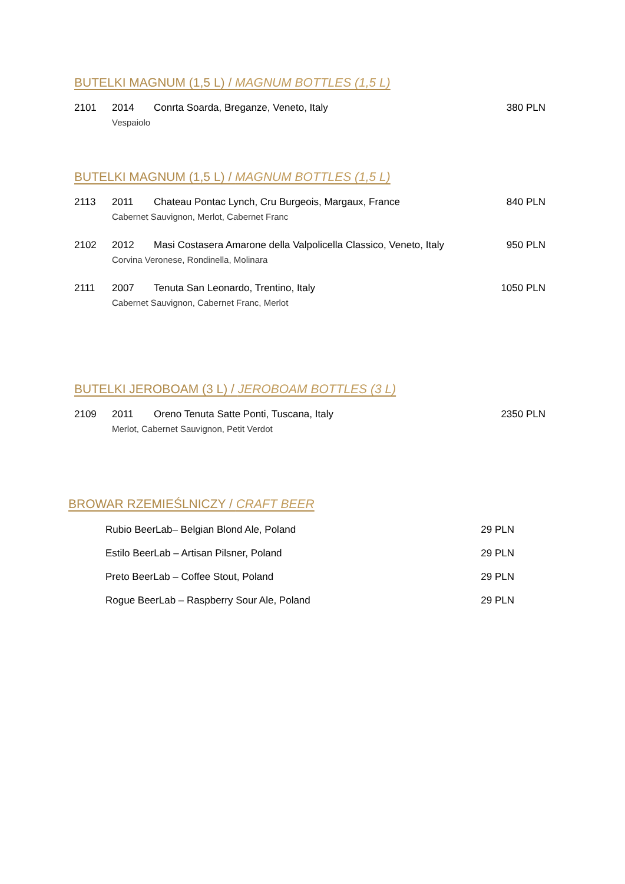BUTELKI MAGNUM (1,5 L) / MAGNUM BOTTLES (1,5 L)
2101 2014 Conrta Soarda, Breganze, Veneto, Italy 380 PLN
Vespaiolo
BUTELKI MAGNUM (1,5 L) / MAGNUM BOTTLES (1,5 L)
2113 2011 Chateau Pontac Lynch, Cru Burgeois, Margaux, France 840 PLN
Cabernet Sauvignon, Merlot, Cabernet Franc
2102 2012 Masi Costasera Amarone della Valpolicella Classico, Veneto, Italy 950 PLN
Corvina Veronese, Rondinella, Molinara
2111 2007 Tenuta San Leonardo, Trentino, Italy 1050 PLN
Cabernet Sauvignon, Cabernet Franc, Merlot
BUTELKI JEROBOAM (3 L) / JEROBOAM BOTTLES (3 L)
2109 2011 Oreno Tenuta Satte Ponti, Tuscana, Italy 2350 PLN
Merlot, Cabernet Sauvignon, Petit Verdot
BROWAR RZEMIEŚLNICZY / CRAFT BEER
Rubio BeerLab– Belgian Blond Ale, Poland 29 PLN
Estilo BeerLab – Artisan Pilsner, Poland 29 PLN
Preto BeerLab – Coffee Stout, Poland 29 PLN
Rogue BeerLab – Raspberry Sour Ale, Poland 29 PLN